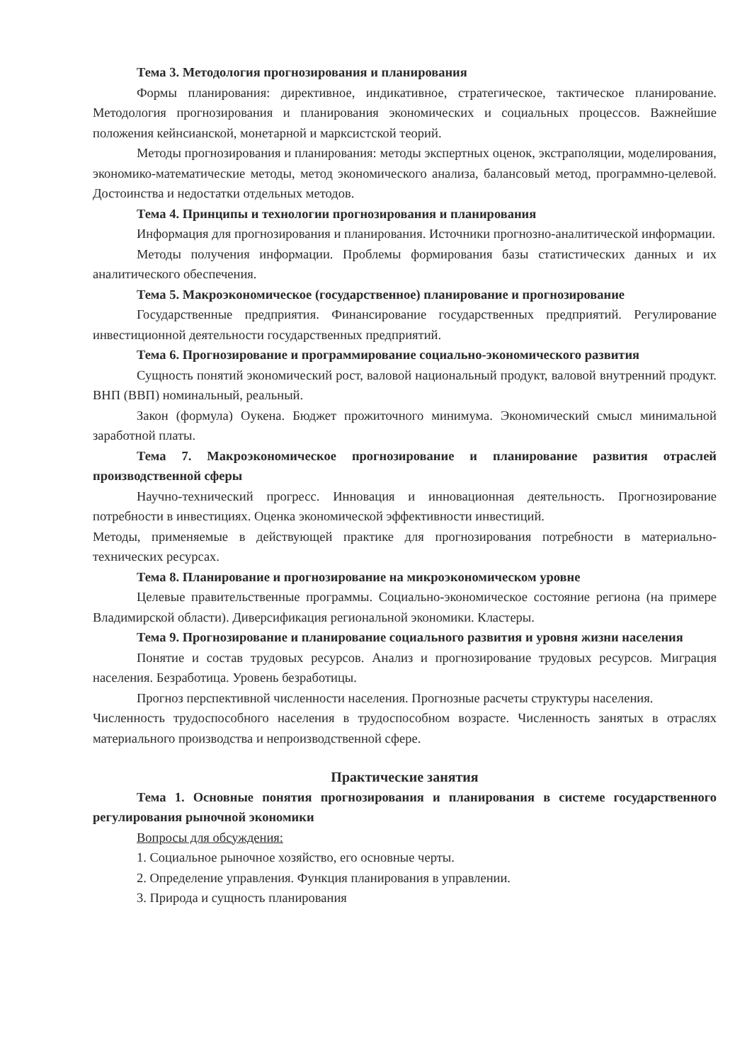Тема 3. Методология прогнозирования и планирования
Формы планирования: директивное, индикативное, стратегическое, тактическое планирование. Методология прогнозирования и планирования экономических и социальных процессов. Важнейшие положения кейнсианской, монетарной и марксистской теорий.
Методы прогнозирования и планирования: методы экспертных оценок, экстраполяции, моделирования, экономико-математические методы, метод экономического анализа, балансовый метод, программно-целевой. Достоинства и недостатки отдельных методов.
Тема 4. Принципы и технологии прогнозирования и планирования
Информация для прогнозирования и планирования. Источники прогнозно-аналитической информации.
Методы получения информации. Проблемы формирования базы статистических данных и их аналитического обеспечения.
Тема 5. Макроэкономическое (государственное) планирование и прогнозирование
Государственные предприятия. Финансирование государственных предприятий. Регулирование инвестиционной деятельности государственных предприятий.
Тема 6. Прогнозирование и программирование социально-экономического развития
Сущность понятий экономический рост, валовой национальный продукт, валовой внутренний продукт. ВНП (ВВП) номинальный, реальный.
Закон (формула) Оукена. Бюджет прожиточного минимума. Экономический смысл минимальной заработной платы.
Тема 7. Макроэкономическое прогнозирование и планирование развития отраслей производственной сферы
Научно-технический прогресс. Инновация и инновационная деятельность. Прогнозирование потребности в инвестициях. Оценка экономической эффективности инвестиций.
Методы, применяемые в действующей практике для прогнозирования потребности в материально-технических ресурсах.
Тема 8. Планирование и прогнозирование на микроэкономическом уровне
Целевые правительственные программы. Социально-экономическое состояние региона (на примере Владимирской области). Диверсификация региональной экономики. Кластеры.
Тема 9. Прогнозирование и планирование социального развития и уровня жизни населения
Понятие и состав трудовых ресурсов. Анализ и прогнозирование трудовых ресурсов. Миграция населения. Безработица. Уровень безработицы.
Прогноз перспективной численности населения. Прогнозные расчеты структуры населения.
Численность трудоспособного населения в трудоспособном возрасте. Численность занятых в отраслях материального производства и непроизводственной сфере.
Практические занятия
Тема 1. Основные понятия прогнозирования и планирования в системе государственного регулирования рыночной экономики
Вопросы для обсуждения:
1. Социальное рыночное хозяйство, его основные черты.
2. Определение управления. Функция планирования в управлении.
3. Природа и сущность планирования